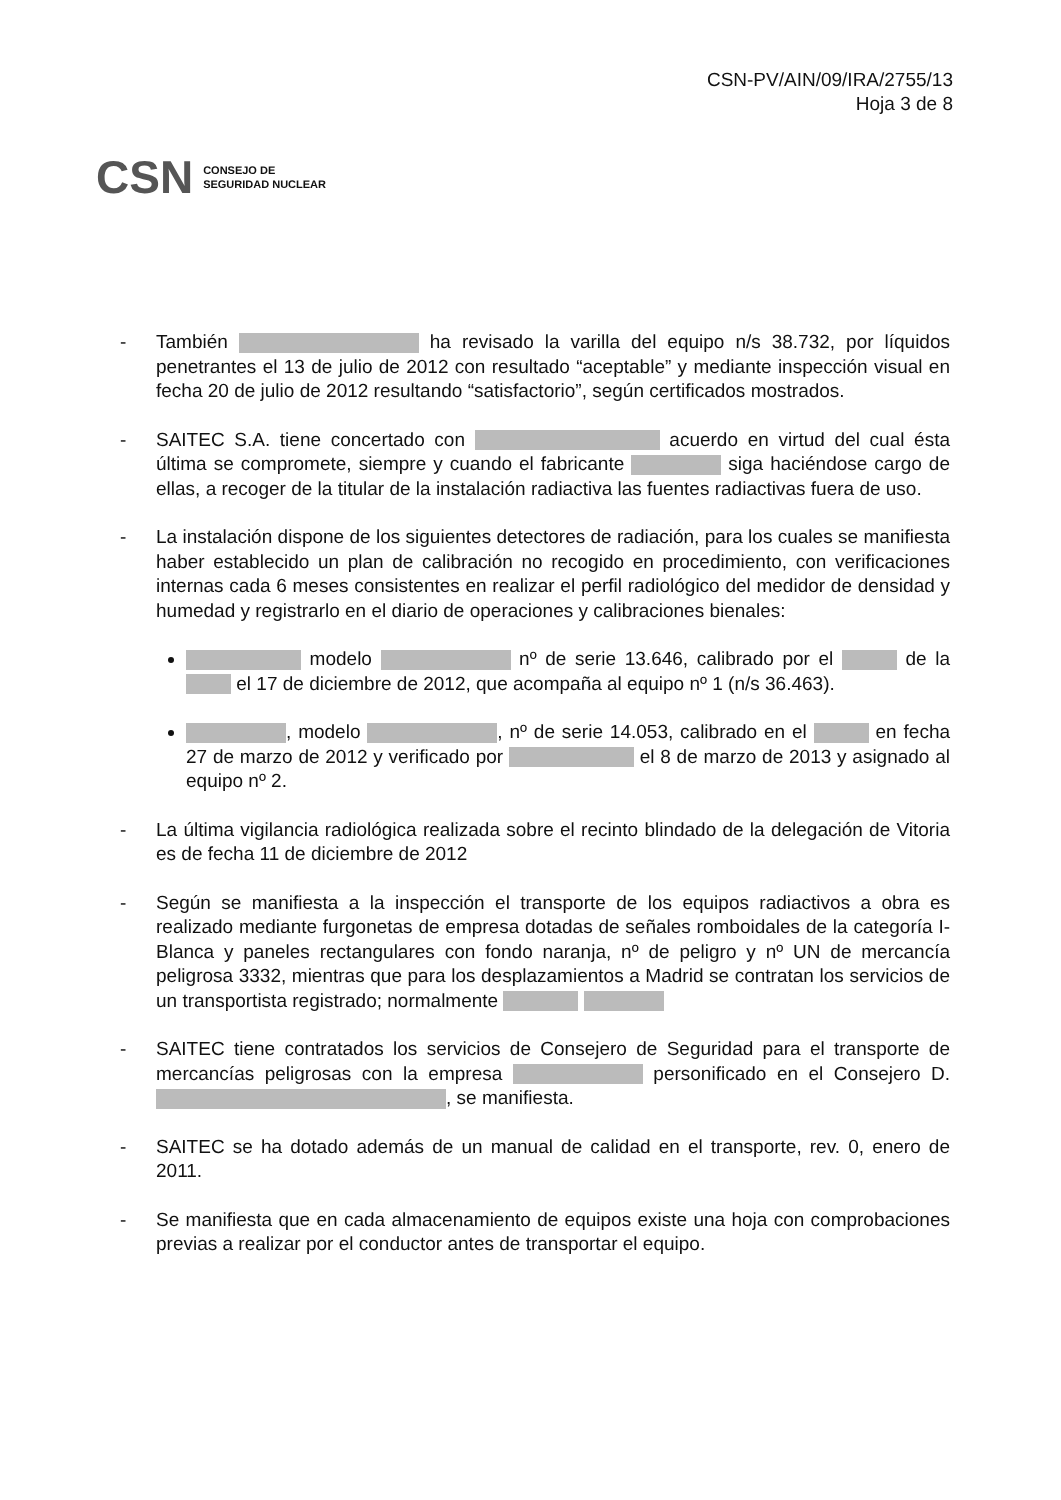CSN-PV/AIN/09/IRA/2755/13
Hoja 3 de 8
CSN CONSEJO DE
SEGURIDAD NUCLEAR
- También ha revisado la varilla del equipo n/s 38.732, por líquidos penetrantes el 13 de julio de 2012 con resultado “aceptable” y mediante inspección visual en fecha 20 de julio de 2012 resultando “satisfactorio”, según certificados mostrados.
- SAITEC S.A. tiene concertado con acuerdo en virtud del cual ésta última se compromete, siempre y cuando el fabricante siga haciéndose cargo de ellas, a recoger de la titular de la instalación radiactiva las fuentes radiactivas fuera de uso.
- La instalación dispone de los siguientes detectores de radiación, para los cuales se manifiesta haber establecido un plan de calibración no recogido en procedimiento, con verificaciones internas cada 6 meses consistentes en realizar el perfil radiológico del medidor de densidad y humedad y registrarlo en el diario de operaciones y calibraciones bienales:
modelo nº de serie 13.646, calibrado por el de la el 17 de diciembre de 2012, que acompaña al equipo nº 1 (n/s 36.463).
, modelo , nº de serie 14.053, calibrado en el en fecha 27 de marzo de 2012 y verificado por el 8 de marzo de 2013 y asignado al equipo nº 2.
- La última vigilancia radiológica realizada sobre el recinto blindado de la delegación de Vitoria es de fecha 11 de diciembre de 2012
- Según se manifiesta a la inspección el transporte de los equipos radiactivos a obra es realizado mediante furgonetas de empresa dotadas de señales romboidales de la categoría I-Blanca y paneles rectangulares con fondo naranja, nº de peligro y nº UN de mercancía peligrosa 3332, mientras que para los desplazamientos a Madrid se contratan los servicios de un transportista registrado; normalmente
- SAITEC tiene contratados los servicios de Consejero de Seguridad para el transporte de mercancías peligrosas con la empresa personificado en el Consejero D. , se manifiesta.
- SAITEC se ha dotado además de un manual de calidad en el transporte, rev. 0, enero de 2011.
- Se manifiesta que en cada almacenamiento de equipos existe una hoja con comprobaciones previas a realizar por el conductor antes de transportar el equipo.